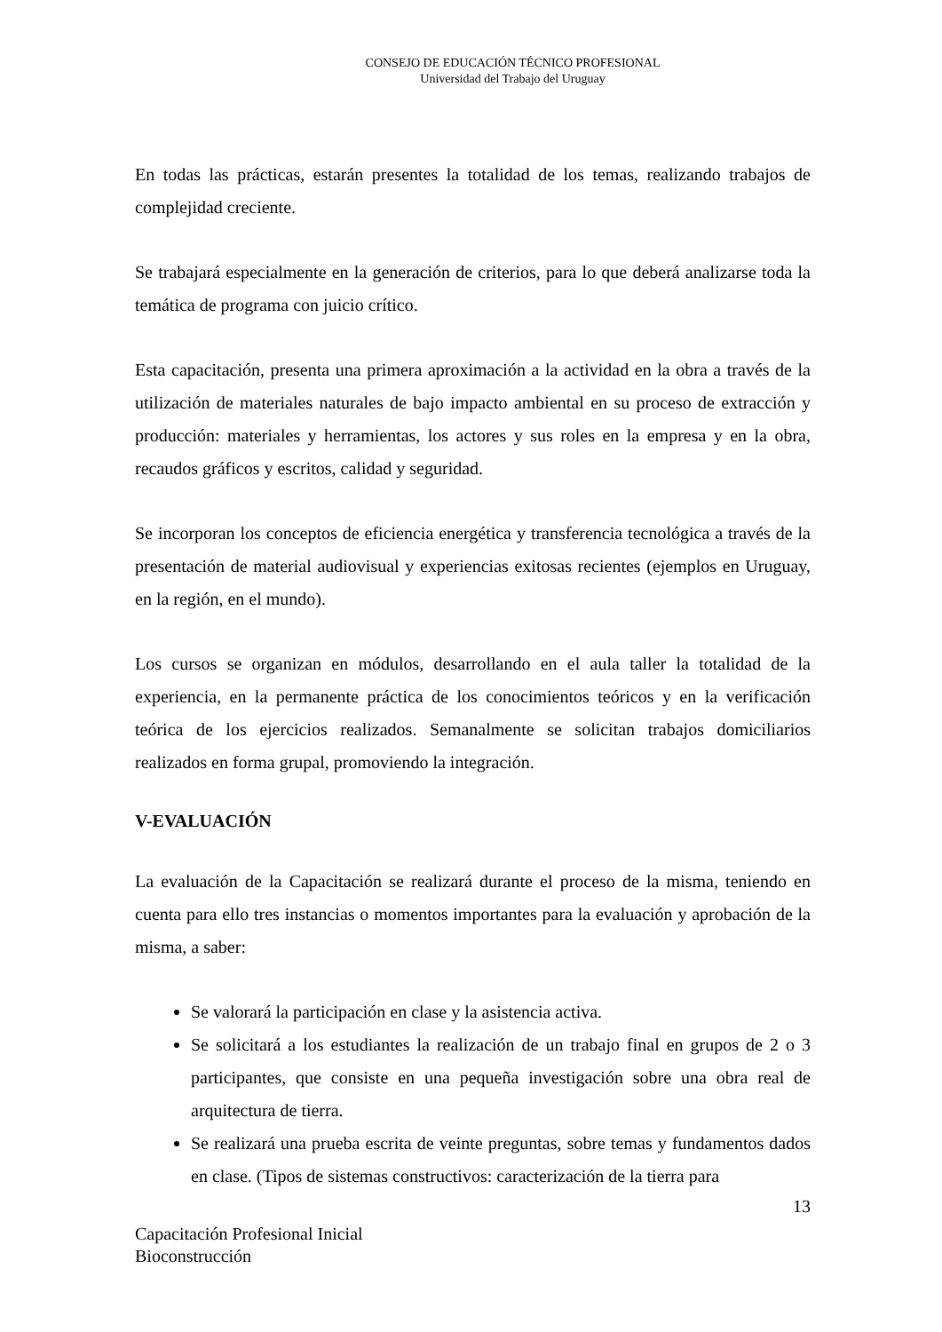CONSEJO DE EDUCACIÓN TÉCNICO PROFESIONAL
Universidad del Trabajo del Uruguay
En todas las prácticas, estarán presentes la totalidad de los temas, realizando trabajos de complejidad creciente.
Se trabajará especialmente en la generación de criterios, para lo que deberá analizarse toda la temática de programa con juicio crítico.
Esta capacitación, presenta una primera aproximación a la actividad en la obra a través de la utilización de materiales naturales de bajo impacto ambiental en su proceso de extracción y producción: materiales y herramientas, los actores y sus roles en la empresa y en la obra, recaudos gráficos y escritos, calidad y seguridad.
Se incorporan los conceptos de eficiencia energética y transferencia tecnológica a través de la presentación de material audiovisual y experiencias exitosas recientes (ejemplos en Uruguay, en la región, en el mundo).
Los cursos se organizan en módulos, desarrollando en el aula taller la totalidad de la experiencia, en la permanente práctica de los conocimientos teóricos y en la verificación teórica de los ejercicios realizados. Semanalmente se solicitan trabajos domiciliarios realizados en forma grupal, promoviendo la integración.
V-EVALUACIÓN
La evaluación de la Capacitación se realizará durante el proceso de la misma, teniendo en cuenta para ello tres instancias o momentos importantes para la evaluación y aprobación de la misma, a saber:
Se valorará la participación en clase y la asistencia activa.
Se solicitará a los estudiantes la realización de un trabajo final en grupos de 2 o 3 participantes, que consiste en una pequeña investigación sobre una obra real de arquitectura de tierra.
Se realizará una prueba escrita de veinte preguntas, sobre temas y fundamentos dados en clase. (Tipos de sistemas constructivos: caracterización de la tierra para
13
Capacitación Profesional Inicial
Bioconstrucción